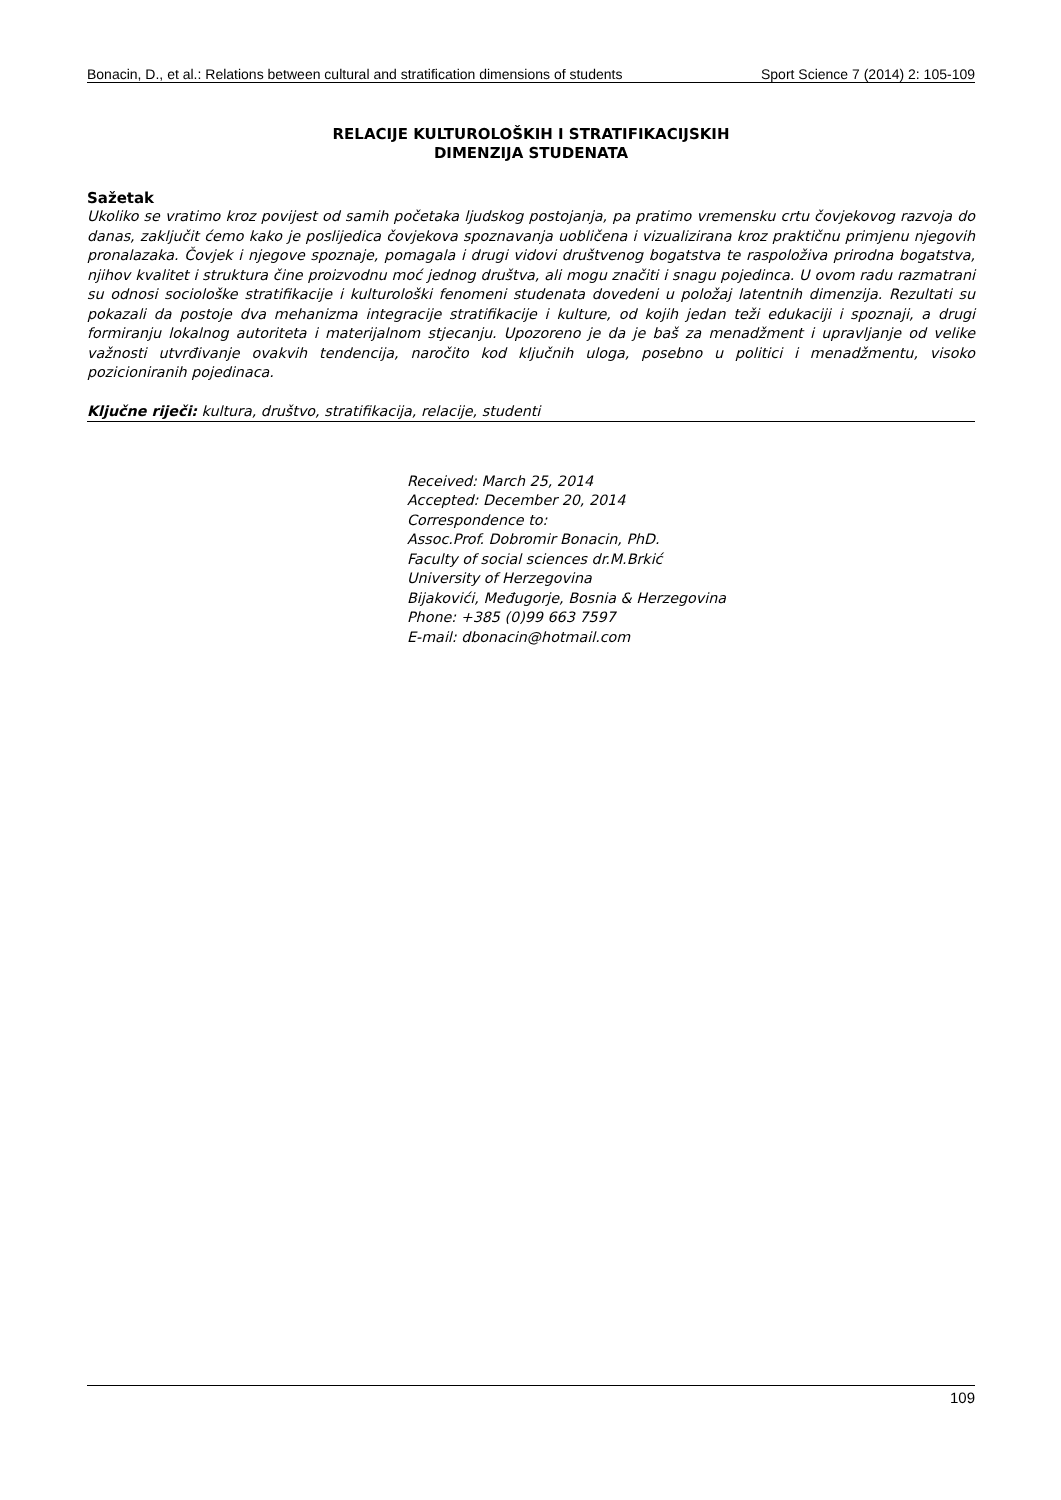Bonacin, D., et al.: Relations between cultural and stratification dimensions of students Sport Science 7 (2014) 2: 105-109
RELACIJE KULTUROLOŠKIH I STRATIFIKACIJSKIH
DIMENZIJA STUDENATA
Sažetak
Ukoliko se vratimo kroz povijest od samih početaka ljudskog postojanja, pa pratimo vremensku crtu čovjekovog razvoja do danas, zaključit ćemo kako je poslijedica čovjekova spoznavanja uobličena i vizualizirana kroz praktičnu primjenu njegovih pronalazaka. Čovjek i njegove spoznaje, pomagala i drugi vidovi društvenog bogatstva te raspoloživa prirodna bogatstva, njihov kvalitet i struktura čine proizvodnu moć jednog društva, ali mogu značiti i snagu pojedinca. U ovom radu razmatrani su odnosi sociološke stratifikacije i kulturološki fenomeni studenata dovedeni u položaj latentnih dimenzija. Rezultati su pokazali da postoje dva mehanizma integracije stratifikacije i kulture, od kojih jedan teži edukaciji i spoznaji, a drugi formiranju lokalnog autoriteta i materijalnom stjecanju. Upozoreno je da je baš za menadžment i upravljanje od velike važnosti utvrđivanje ovakvih tendencija, naročito kod ključnih uloga, posebno u politici i menadžmentu, visoko pozicioniranih pojedinaca.
Ključne riječi: kultura, društvo, stratifikacija, relacije, studenti
Received: March 25, 2014
Accepted: December 20, 2014
Correspondence to:
Assoc.Prof. Dobromir Bonacin, PhD.
Faculty of social sciences dr.M.Brkić
University of Herzegovina
Bijakovići, Međugorje, Bosnia & Herzegovina
Phone: +385 (0)99 663 7597
E-mail: dbonacin@hotmail.com
109